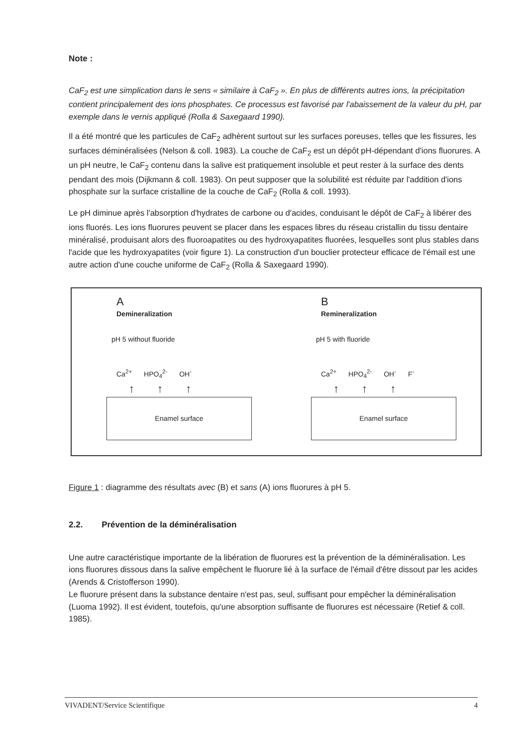Note :
CaF<sub>2</sub> est une simplication dans le sens « similaire à CaF<sub>2</sub> ». En plus de différents autres ions, la précipitation contient principalement des ions phosphates. Ce processus est favorisé par l'abaissement de la valeur du pH, par exemple dans le vernis appliqué (Rolla & Saxegaard 1990).
Il a été montré que les particules de CaF<sub>2</sub> adhèrent surtout sur les surfaces poreuses, telles que les fissures, les surfaces déminéralisées (Nelson & coll. 1983). La couche de CaF<sub>2</sub> est un dépôt pH-dépendant d'ions fluorures. A un pH neutre, le CaF<sub>2</sub> contenu dans la salive est pratiquement insoluble et peut rester à la surface des dents pendant des mois (Dijkmann & coll. 1983). On peut supposer que la solubilité est réduite par l'addition d'ions phosphate sur la surface cristalline de la couche de CaF<sub>2</sub> (Rolla & coll. 1993).
Le pH diminue après l'absorption d'hydrates de carbone ou d'acides, conduisant le dépôt de CaF<sub>2</sub> à libérer des ions fluorés. Les ions fluorures peuvent se placer dans les espaces libres du réseau cristallin du tissu dentaire minéralisé, produisant alors des fluoroapatites ou des hydroxyapatites fluorées, lesquelles sont plus stables dans l'acide que les hydroxyapatites (voir figure 1). La construction d'un bouclier protecteur efficace de l'émail est une autre action d'une couche uniforme de CaF<sub>2</sub> (Rolla & Saxegaard 1990).
A
Demineralization
pH 5 without fluoride
Ca<sup>2+</sup> HPO<sub>4</sub><sup>2-</sup> OH<sup>-</sup>
↑ ↑ ↑
Enamel surface
B
Remineralization
pH 5 with fluoride
Ca<sup>2+</sup> HPO<sub>4</sub><sup>2-</sup> OH<sup>-</sup> F<sup>-</sup>
↑ ↑ ↑
Enamel surface
Figure 1 : diagramme des résultats avec (B) et sans (A) ions fluorures à pH 5.
2.2. Prévention de la déminéralisation
Une autre caractéristique importante de la libération de fluorures est la prévention de la déminéralisation. Les ions fluorures dissous dans la salive empêchent le fluorure lié à la surface de l'émail d'être dissout par les acides (Arends & Cristofferson 1990).
Le fluorure présent dans la substance dentaire n'est pas, seul, suffisant pour empêcher la déminéralisation (Luoma 1992). Il est évident, toutefois, qu'une absorption suffisante de fluorures est nécessaire (Retief & coll. 1985).
VIVADENT/Service Scientifique 4